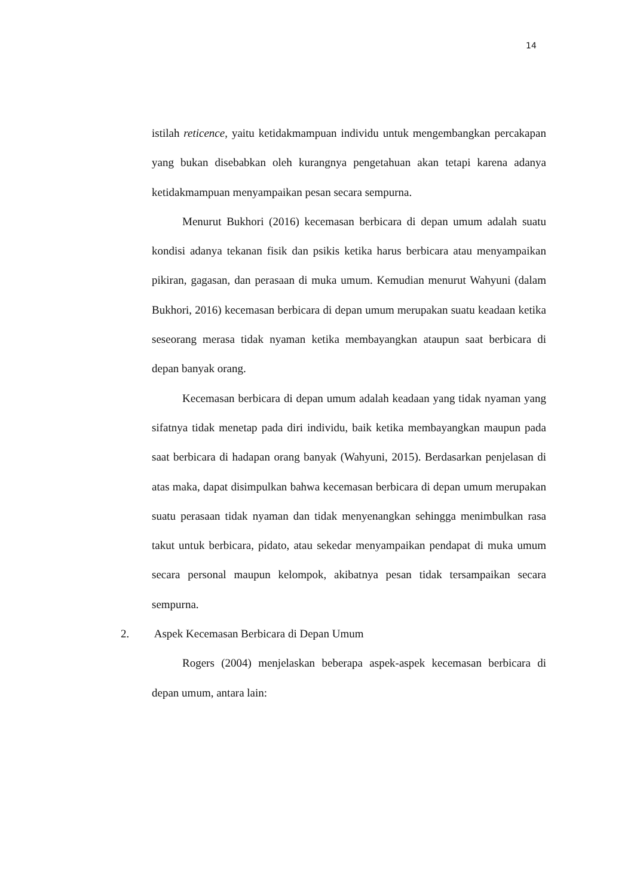14
istilah reticence, yaitu ketidakmampuan individu untuk mengembangkan percakapan yang bukan disebabkan oleh kurangnya pengetahuan akan tetapi karena adanya ketidakmampuan menyampaikan pesan secara sempurna.
Menurut Bukhori (2016) kecemasan berbicara di depan umum adalah suatu kondisi adanya tekanan fisik dan psikis ketika harus berbicara atau menyampaikan pikiran, gagasan, dan perasaan di muka umum. Kemudian menurut Wahyuni (dalam Bukhori, 2016) kecemasan berbicara di depan umum merupakan suatu keadaan ketika seseorang merasa tidak nyaman ketika membayangkan ataupun saat berbicara di depan banyak orang.
Kecemasan berbicara di depan umum adalah keadaan yang tidak nyaman yang sifatnya tidak menetap pada diri individu, baik ketika membayangkan maupun pada saat berbicara di hadapan orang banyak (Wahyuni, 2015). Berdasarkan penjelasan di atas maka, dapat disimpulkan bahwa kecemasan berbicara di depan umum merupakan suatu perasaan tidak nyaman dan tidak menyenangkan sehingga menimbulkan rasa takut untuk berbicara, pidato, atau sekedar menyampaikan pendapat di muka umum secara personal maupun kelompok, akibatnya pesan tidak tersampaikan secara sempurna.
2. Aspek Kecemasan Berbicara di Depan Umum
Rogers (2004) menjelaskan beberapa aspek-aspek kecemasan berbicara di depan umum, antara lain: